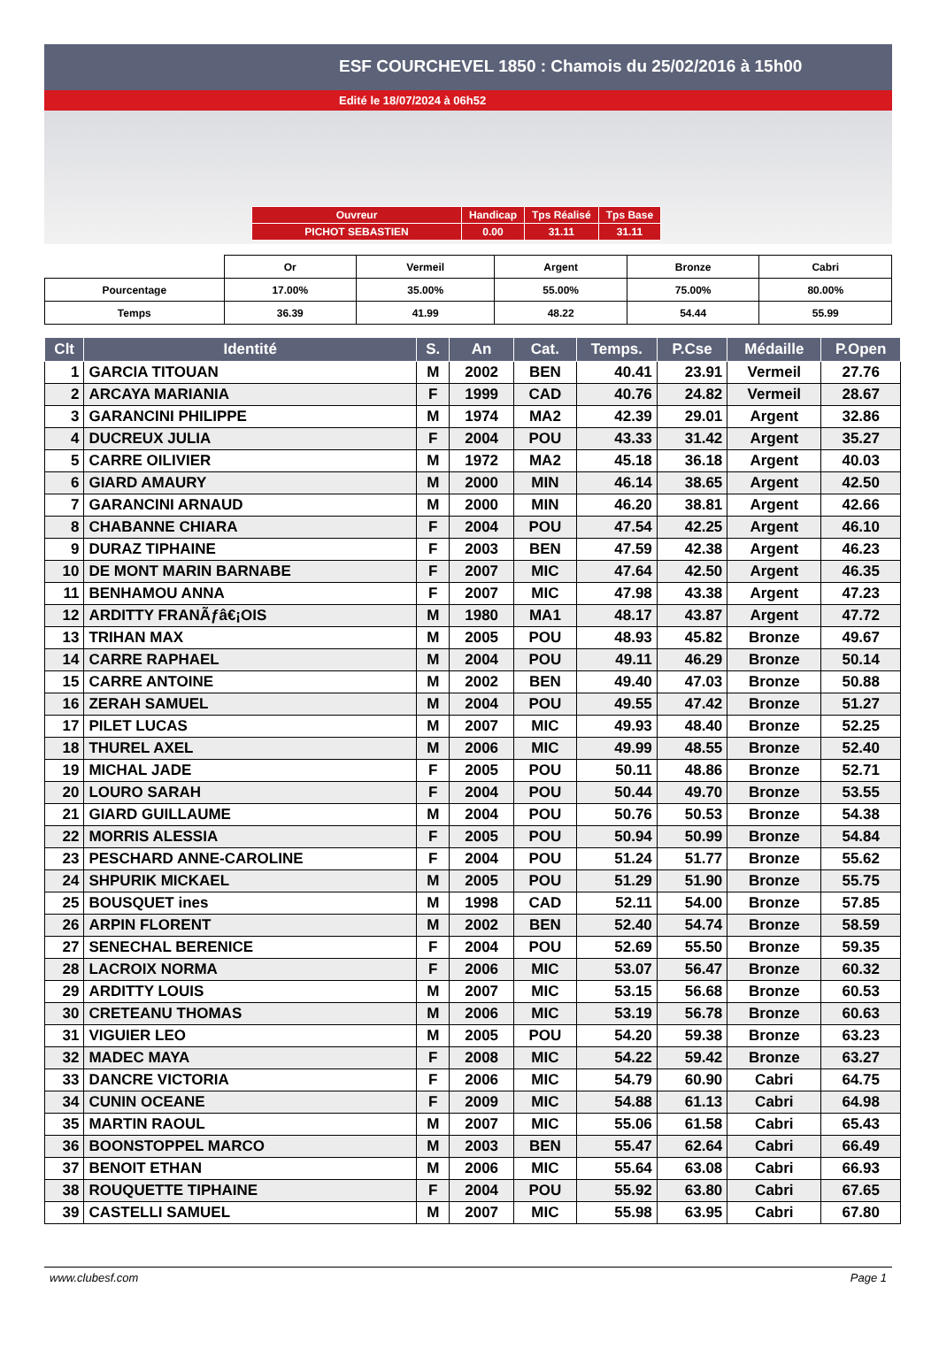ESF COURCHEVEL 1850 : Chamois du 25/02/2016 à 15h00
Edité le 18/07/2024 à 06h52
| Ouvreur | Handicap | Tps Réalisé | Tps Base |
| PICHOT SEBASTIEN | 0.00 | 31.11 | 31.11 |
| | Or | Vermeil | Argent | Bronze | Cabri |
| Pourcentage | 17.00% | 35.00% | 55.00% | 75.00% | 80.00% |
| Temps | 36.39 | 41.99 | 48.22 | 54.44 | 55.99 |
| Clt | Identité | S. | An | Cat. | Temps. | P.Cse | Médaille | P.Open |
| --- | --- | --- | --- | --- | --- | --- | --- | --- |
| 1 | GARCIA TITOUAN | M | 2002 | BEN | 40.41 | 23.91 | Vermeil | 27.76 |
| 2 | ARCAYA MARIANIA | F | 1999 | CAD | 40.76 | 24.82 | Vermeil | 28.67 |
| 3 | GARANCINI PHILIPPE | M | 1974 | MA2 | 42.39 | 29.01 | Argent | 32.86 |
| 4 | DUCREUX JULIA | F | 2004 | POU | 43.33 | 31.42 | Argent | 35.27 |
| 5 | CARRE OILIVIER | M | 1972 | MA2 | 45.18 | 36.18 | Argent | 40.03 |
| 6 | GIARD AMAURY | M | 2000 | MIN | 46.14 | 38.65 | Argent | 42.50 |
| 7 | GARANCINI ARNAUD | M | 2000 | MIN | 46.20 | 38.81 | Argent | 42.66 |
| 8 | CHABANNE CHIARA | F | 2004 | POU | 47.54 | 42.25 | Argent | 46.10 |
| 9 | DURAZ TIPHAINE | F | 2003 | BEN | 47.59 | 42.38 | Argent | 46.23 |
| 10 | DE MONT MARIN BARNABE | F | 2007 | MIC | 47.64 | 42.50 | Argent | 46.35 |
| 11 | BENHAMOU ANNA | F | 2007 | MIC | 47.98 | 43.38 | Argent | 47.23 |
| 12 | ARDITTY FRANÃƒâ€¡OIS | M | 1980 | MA1 | 48.17 | 43.87 | Argent | 47.72 |
| 13 | TRIHAN MAX | M | 2005 | POU | 48.93 | 45.82 | Bronze | 49.67 |
| 14 | CARRE RAPHAEL | M | 2004 | POU | 49.11 | 46.29 | Bronze | 50.14 |
| 15 | CARRE ANTOINE | M | 2002 | BEN | 49.40 | 47.03 | Bronze | 50.88 |
| 16 | ZERAH SAMUEL | M | 2004 | POU | 49.55 | 47.42 | Bronze | 51.27 |
| 17 | PILET LUCAS | M | 2007 | MIC | 49.93 | 48.40 | Bronze | 52.25 |
| 18 | THUREL AXEL | M | 2006 | MIC | 49.99 | 48.55 | Bronze | 52.40 |
| 19 | MICHAL JADE | F | 2005 | POU | 50.11 | 48.86 | Bronze | 52.71 |
| 20 | LOURO SARAH | F | 2004 | POU | 50.44 | 49.70 | Bronze | 53.55 |
| 21 | GIARD GUILLAUME | M | 2004 | POU | 50.76 | 50.53 | Bronze | 54.38 |
| 22 | MORRIS ALESSIA | F | 2005 | POU | 50.94 | 50.99 | Bronze | 54.84 |
| 23 | PESCHARD ANNE-CAROLINE | F | 2004 | POU | 51.24 | 51.77 | Bronze | 55.62 |
| 24 | SHPURIK MICKAEL | M | 2005 | POU | 51.29 | 51.90 | Bronze | 55.75 |
| 25 | BOUSQUET ines | M | 1998 | CAD | 52.11 | 54.00 | Bronze | 57.85 |
| 26 | ARPIN FLORENT | M | 2002 | BEN | 52.40 | 54.74 | Bronze | 58.59 |
| 27 | SENECHAL BERENICE | F | 2004 | POU | 52.69 | 55.50 | Bronze | 59.35 |
| 28 | LACROIX NORMA | F | 2006 | MIC | 53.07 | 56.47 | Bronze | 60.32 |
| 29 | ARDITTY LOUIS | M | 2007 | MIC | 53.15 | 56.68 | Bronze | 60.53 |
| 30 | CRETEANU THOMAS | M | 2006 | MIC | 53.19 | 56.78 | Bronze | 60.63 |
| 31 | VIGUIER LEO | M | 2005 | POU | 54.20 | 59.38 | Bronze | 63.23 |
| 32 | MADEC MAYA | F | 2008 | MIC | 54.22 | 59.42 | Bronze | 63.27 |
| 33 | DANCRE VICTORIA | F | 2006 | MIC | 54.79 | 60.90 | Cabri | 64.75 |
| 34 | CUNIN OCEANE | F | 2009 | MIC | 54.88 | 61.13 | Cabri | 64.98 |
| 35 | MARTIN RAOUL | M | 2007 | MIC | 55.06 | 61.58 | Cabri | 65.43 |
| 36 | BOONSTOPPEL MARCO | M | 2003 | BEN | 55.47 | 62.64 | Cabri | 66.49 |
| 37 | BENOIT ETHAN | M | 2006 | MIC | 55.64 | 63.08 | Cabri | 66.93 |
| 38 | ROUQUETTE TIPHAINE | F | 2004 | POU | 55.92 | 63.80 | Cabri | 67.65 |
| 39 | CASTELLI SAMUEL | M | 2007 | MIC | 55.98 | 63.95 | Cabri | 67.80 |
www.clubesf.com Page 1